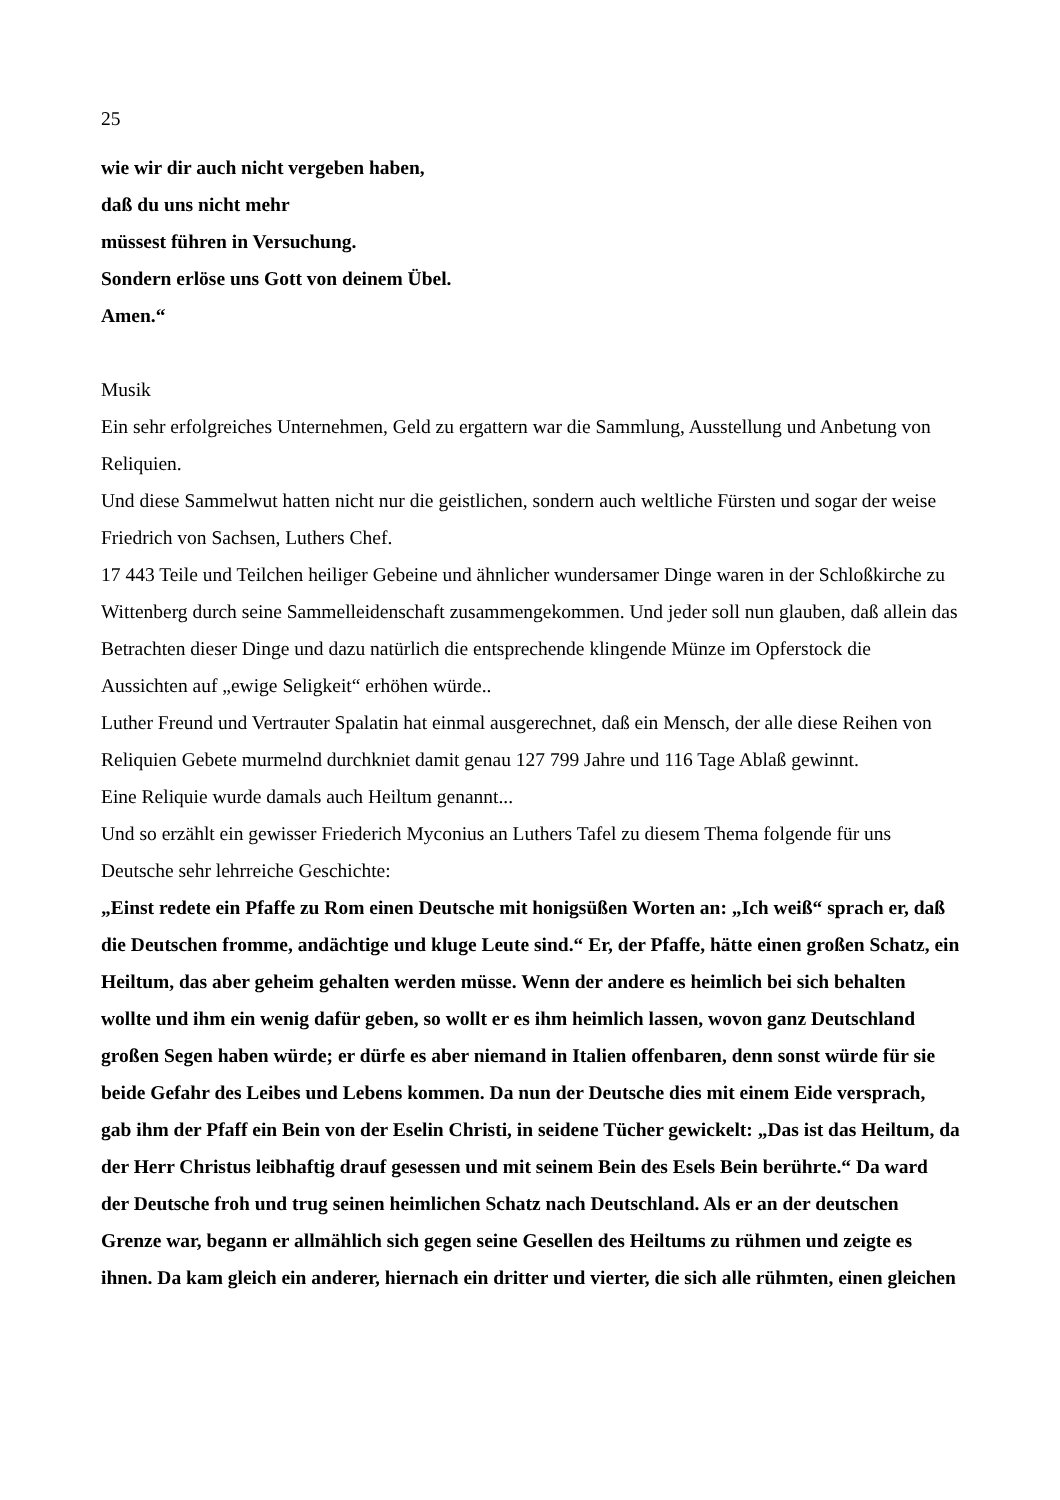25
wie wir dir auch nicht vergeben haben,
daß du uns nicht mehr
müssest führen in Versuchung.
Sondern erlöse uns Gott von deinem Übel.
Amen.“
Musik
Ein sehr erfolgreiches Unternehmen, Geld zu ergattern war die Sammlung, Ausstellung und Anbetung von Reliquien.
Und diese Sammelwut hatten nicht nur die geistlichen, sondern auch weltliche Fürsten und sogar der weise Friedrich von Sachsen, Luthers Chef.
17 443 Teile und Teilchen heiliger Gebeine und ähnlicher wundersamer Dinge waren in der Schloßkirche zu Wittenberg durch seine Sammelleidenschaft zusammengekommen. Und jeder soll nun glauben, daß allein das Betrachten dieser Dinge und dazu natürlich die entsprechende klingende Münze im Opferstock die Aussichten auf „ewige Seligkeit“ erhöhen würde..
Luther Freund und Vertrauter Spalatin hat einmal ausgerechnet, daß ein Mensch, der alle diese Reihen von Reliquien Gebete murmelnd durchkniet damit genau 127 799 Jahre und 116 Tage Ablaß gewinnt.
Eine Reliquie wurde damals auch Heiltum genannt...
Und so erzählt ein gewisser Friederich Myconius an Luthers Tafel zu diesem Thema folgende für uns Deutsche sehr lehrreiche Geschichte:
„Einst redete ein Pfaffe zu Rom einen Deutsche mit honigsüßen Worten an: „Ich weiß“ sprach er, daß die Deutschen fromme, andächtige und kluge Leute sind.“ Er, der Pfaffe, hätte einen großen Schatz, ein Heiltum, das aber geheim gehalten werden müsse. Wenn der andere es heimlich bei sich behalten wollte und ihm ein wenig dafür geben, so wollt er es ihm heimlich lassen, wovon ganz Deutschland großen Segen haben würde; er dürfe es aber niemand in Italien offenbaren, denn sonst würde für sie beide Gefahr des Leibes und Lebens kommen. Da nun der Deutsche dies mit einem Eide versprach, gab ihm der Pfaff ein Bein von der Eselin Christi, in seidene Tücher gewickelt: „Das ist das Heiltum, da der Herr Christus leibhaftig drauf gesessen und mit seinem Bein des Esels Bein berührte.“ Da ward der Deutsche froh und trug seinen heimlichen Schatz nach Deutschland. Als er an der deutschen Grenze war, begann er allmählich sich gegen seine Gesellen des Heiltums zu rühmen und zeigte es ihnen. Da kam gleich ein anderer, hiernach ein dritter und vierter, die sich alle rühmten, einen gleichen